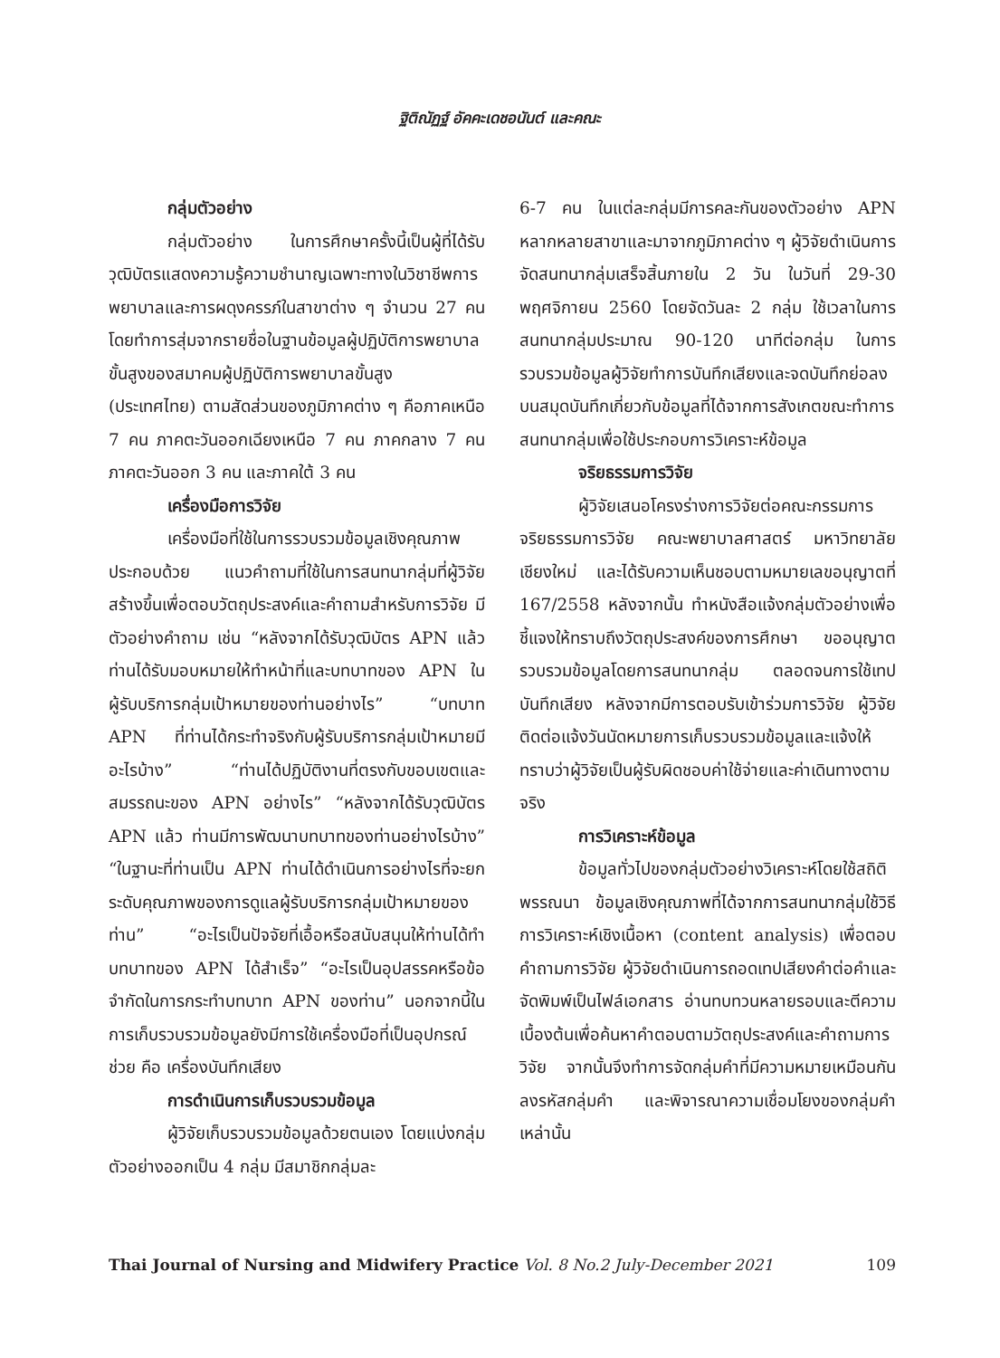ฐิติณัฏฐ์ อัคคะเดชอนันต์ และคณะ
กลุ่มตัวอย่าง
กลุ่มตัวอย่าง ในการศึกษาครั้งนี้เป็นผู้ที่ได้รับวุฒิบัตรแสดงความรู้ความชำนาญเฉพาะทางในวิชาชีพการพยาบาลและการผดุงครรภ์ในสาขาต่าง ๆ จำนวน 27 คน โดยทำการสุ่มจากรายชื่อในฐานข้อมูลผู้ปฏิบัติการพยาบาลขั้นสูงของสมาคมผู้ปฏิบัติการพยาบาลขั้นสูง (ประเทศไทย) ตามสัดส่วนของภูมิภาคต่าง ๆ คือภาคเหนือ 7 คน ภาคตะวันออกเฉียงเหนือ 7 คน ภาคกลาง 7 คน ภาคตะวันออก 3 คน และภาคใต้ 3 คน
เครื่องมือการวิจัย
เครื่องมือที่ใช้ในการรวบรวมข้อมูลเชิงคุณภาพประกอบด้วย แนวคำถามที่ใช้ในการสนทนากลุ่มที่ผู้วิจัยสร้างขึ้นเพื่อตอบวัตถุประสงค์และคำถามสำหรับการวิจัย มีตัวอย่างคำถาม เช่น “หลังจากได้รับวุฒิบัตร APN แล้ว ท่านได้รับมอบหมายให้ทำหน้าที่และบทบาทของ APN ในผู้รับบริการกลุ่มเป้าหมายของท่านอย่างไร” “บทบาท APN ที่ท่านได้กระทำจริงกับผู้รับบริการกลุ่มเป้าหมายมีอะไรบ้าง” “ท่านได้ปฏิบัติงานที่ตรงกับขอบเขตและสมรรถนะของ APN อย่างไร” “หลังจากได้รับวุฒิบัตร APN แล้ว ท่านมีการพัฒนาบทบาทของท่านอย่างไรบ้าง” “ในฐานะที่ท่านเป็น APN ท่านได้ดำเนินการอย่างไรที่จะยกระดับคุณภาพของการดูแลผู้รับบริการกลุ่มเป้าหมายของท่าน” “อะไรเป็นปัจจัยที่เอื้อหรือสนับสนุนให้ท่านได้ทำบทบาทของ APN ได้สำเร็จ” “อะไรเป็นอุปสรรคหรือข้อจำกัดในการกระทำบทบาท APN ของท่าน” นอกจากนี้ในการเก็บรวบรวมข้อมูลยังมีการใช้เครื่องมือที่เป็นอุปกรณ์ช่วย คือ เครื่องบันทึกเสียง
การดำเนินการเก็บรวบรวมข้อมูล
ผู้วิจัยเก็บรวบรวมข้อมูลด้วยตนเอง โดยแบ่งกลุ่มตัวอย่างออกเป็น 4 กลุ่ม มีสมาชิกกลุ่มละ
6-7 คน ในแต่ละกลุ่มมีการคละกันของตัวอย่าง APN หลากหลายสาขาและมาจากภูมิภาคต่าง ๆ ผู้วิจัยดำเนินการจัดสนทนากลุ่มเสร็จสิ้นภายใน 2 วัน ในวันที่ 29-30 พฤศจิกายน 2560 โดยจัดวันละ 2 กลุ่ม ใช้เวลาในการสนทนากลุ่มประมาณ 90-120 นาทีต่อกลุ่ม ในการรวบรวมข้อมูลผู้วิจัยทำการบันทึกเสียงและจดบันทึกย่อลงบนสมุดบันทึกเกี่ยวกับข้อมูลที่ได้จากการสังเกตขณะทำการสนทนากลุ่มเพื่อใช้ประกอบการวิเคราะห์ข้อมูล
จริยธรรมการวิจัย
ผู้วิจัยเสนอโครงร่างการวิจัยต่อคณะกรรมการจริยธรรมการวิจัย คณะพยาบาลศาสตร์ มหาวิทยาลัยเชียงใหม่ และได้รับความเห็นชอบตามหมายเลขอนุญาตที่ 167/2558 หลังจากนั้น ทำหนังสือแจ้งกลุ่มตัวอย่างเพื่อชี้แจงให้ทราบถึงวัตถุประสงค์ของการศึกษา ขออนุญาตรวบรวมข้อมูลโดยการสนทนากลุ่ม ตลอดจนการใช้เทปบันทึกเสียง หลังจากมีการตอบรับเข้าร่วมการวิจัย ผู้วิจัยติดต่อแจ้งวันนัดหมายการเก็บรวบรวมข้อมูลและแจ้งให้ทราบว่าผู้วิจัยเป็นผู้รับผิดชอบค่าใช้จ่ายและค่าเดินทางตามจริง
การวิเคราะห์ข้อมูล
ข้อมูลทั่วไปของกลุ่มตัวอย่างวิเคราะห์โดยใช้สถิติพรรณนา ข้อมูลเชิงคุณภาพที่ได้จากการสนทนากลุ่มใช้วิธีการวิเคราะห์เชิงเนื้อหา (content analysis) เพื่อตอบคำถามการวิจัย ผู้วิจัยดำเนินการถอดเทปเสียงคำต่อคำและจัดพิมพ์เป็นไฟล์เอกสาร อ่านทบทวนหลายรอบและตีความเบื้องต้นเพื่อค้นหาคำตอบตามวัตถุประสงค์และคำถามการวิจัย จากนั้นจึงทำการจัดกลุ่มคำที่มีความหมายเหมือนกัน ลงรหัสกลุ่มคำ และพิจารณาความเชื่อมโยงของกลุ่มคำเหล่านั้น
Thai Journal of Nursing and Midwifery Practice Vol. 8 No.2 July-December 2021 109